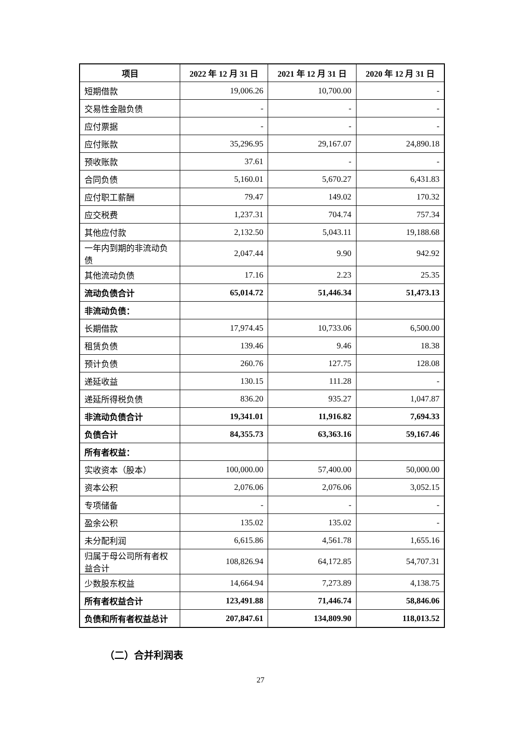| 项目 | 2022 年 12 月 31 日 | 2021 年 12 月 31 日 | 2020 年 12 月 31 日 |
| --- | --- | --- | --- |
| 短期借款 | 19,006.26 | 10,700.00 | - |
| 交易性金融负债 | - | - | - |
| 应付票据 | - | - | - |
| 应付账款 | 35,296.95 | 29,167.07 | 24,890.18 |
| 预收账款 | 37.61 | - | - |
| 合同负债 | 5,160.01 | 5,670.27 | 6,431.83 |
| 应付职工薪酬 | 79.47 | 149.02 | 170.32 |
| 应交税费 | 1,237.31 | 704.74 | 757.34 |
| 其他应付款 | 2,132.50 | 5,043.11 | 19,188.68 |
| 一年内到期的非流动负债 | 2,047.44 | 9.90 | 942.92 |
| 其他流动负债 | 17.16 | 2.23 | 25.35 |
| 流动负债合计 | 65,014.72 | 51,446.34 | 51,473.13 |
| 非流动负债： | | | |
| 长期借款 | 17,974.45 | 10,733.06 | 6,500.00 |
| 租赁负债 | 139.46 | 9.46 | 18.38 |
| 预计负债 | 260.76 | 127.75 | 128.08 |
| 递延收益 | 130.15 | 111.28 | - |
| 递延所得税负债 | 836.20 | 935.27 | 1,047.87 |
| 非流动负债合计 | 19,341.01 | 11,916.82 | 7,694.33 |
| 负债合计 | 84,355.73 | 63,363.16 | 59,167.46 |
| 所有者权益： | | | |
| 实收资本（股本） | 100,000.00 | 57,400.00 | 50,000.00 |
| 资本公积 | 2,076.06 | 2,076.06 | 3,052.15 |
| 专项储备 | - | - | - |
| 盈余公积 | 135.02 | 135.02 | - |
| 未分配利润 | 6,615.86 | 4,561.78 | 1,655.16 |
| 归属于母公司所有者权益合计 | 108,826.94 | 64,172.85 | 54,707.31 |
| 少数股东权益 | 14,664.94 | 7,273.89 | 4,138.75 |
| 所有者权益合计 | 123,491.88 | 71,446.74 | 58,846.06 |
| 负债和所有者权益总计 | 207,847.61 | 134,809.90 | 118,013.52 |
（二）合并利润表
27